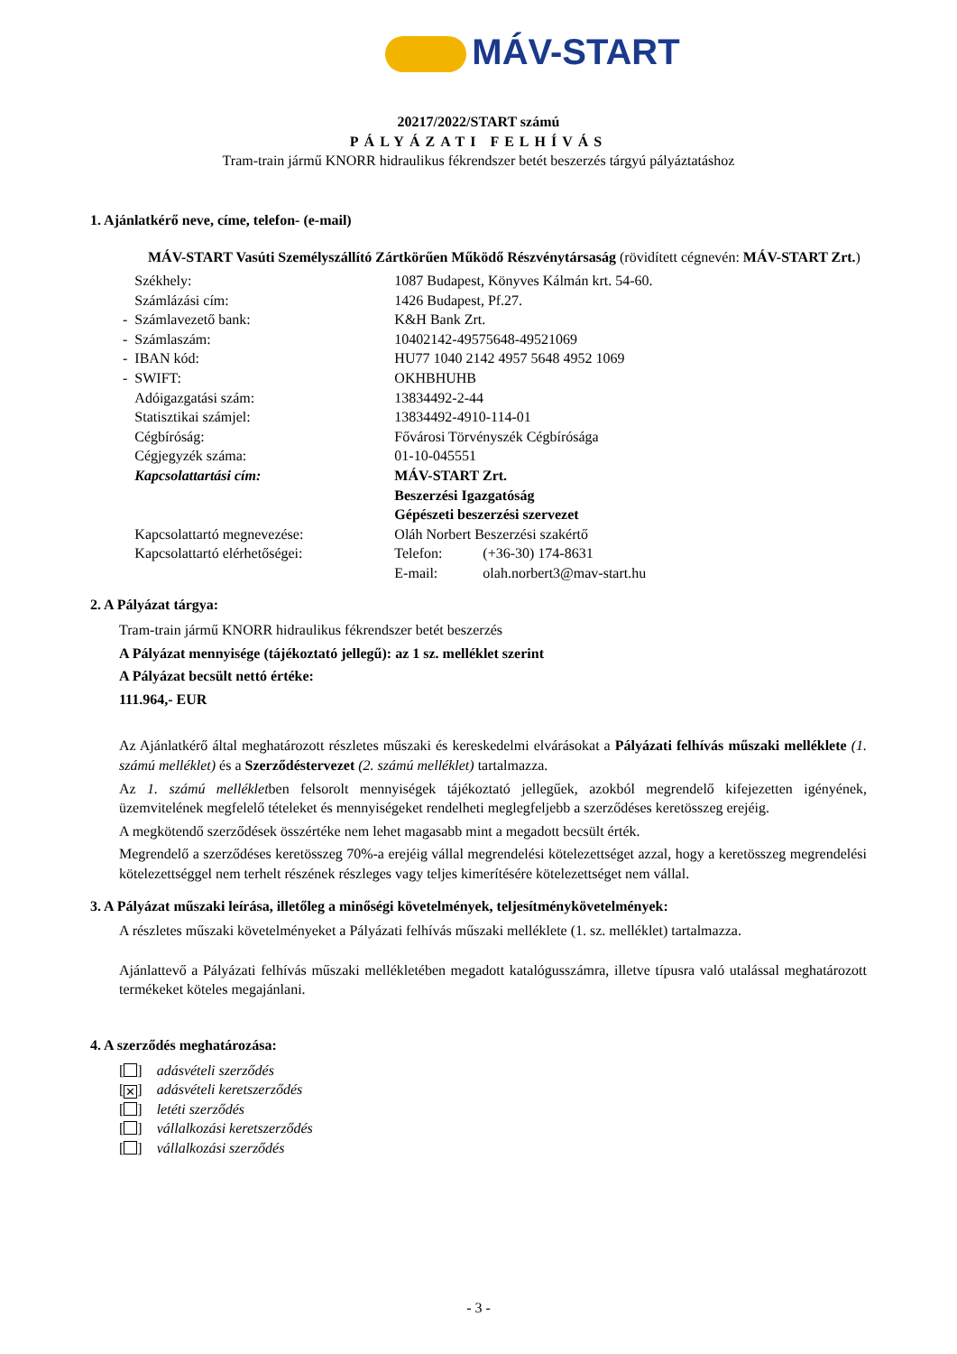MÁV-START
20217/2022/START számú
PÁLYÁZATI FELHÍVÁS
Tram-train jármű KNORR hidraulikus fékrendszer betét beszerzés tárgyú pályáztatáshoz
1. Ajánlatkérő neve, címe, telefon- (e-mail)
MÁV-START Vasúti Személyszállító Zártkörűen Működő Részvénytársaság (rövidített cégnevén: MÁV-START Zrt.)
| | Székhely: | 1087 Budapest, Könyves Kálmán krt. 54-60. | |
| | Számlázási cím: | 1426 Budapest, Pf.27. | |
| - | Számlavezető bank: | K&H Bank Zrt. | |
| - | Számlaszám: | 10402142-49575648-49521069 | |
| - | IBAN kód: | HU77 1040 2142 4957 5648 4952 1069 | |
| - | SWIFT: | OKHBHUHB | |
| | Adóigazgatási szám: | 13834492-2-44 | |
| | Statisztikai számjel: | 13834492-4910-114-01 | |
| | Cégbíróság: | Fővárosi Törvényszék Cégbírósága | |
| | Cégjegyzék száma: | 01-10-045551 | |
| | Kapcsolattartási cím: | MÁV-START Zrt. Beszerzési Igazgatóság Gépészeti beszerzési szervezet | |
| | Kapcsolattartó megnevezése: | Oláh Norbert Beszerzési szakértő | |
| | Kapcsolattartó elérhetőségei: | Telefon: | (+36-30) 174-8631 |
| | | E-mail: | olah.norbert3@mav-start.hu |
2. A Pályázat tárgya:
Tram-train jármű KNORR hidraulikus fékrendszer betét beszerzés
A Pályázat mennyisége (tájékoztató jellegű): az 1 sz. melléklet szerint
A Pályázat becsült nettó értéke:
111.964,- EUR
Az Ajánlatkérő által meghatározott részletes műszaki és kereskedelmi elvárásokat a Pályázati felhívás műszaki melléklete (1. számú melléklet) és a Szerződéstervezet (2. számú melléklet) tartalmazza.
Az 1. számú mellékletben felsorolt mennyiségek tájékoztató jellegűek, azokból megrendelő kifejezetten igényének, üzemvitelének megfelelő tételeket és mennyiségeket rendelheti meglegfeljebb a szerződéses keretösszeg erejéig.
A megkötendő szerződések összértéke nem lehet magasabb mint a megadott becsült érték.
Megrendelő a szerződéses keretösszeg 70%-a erejéig vállal megrendelési kötelezettséget azzal, hogy a keretösszeg megrendelési kötelezettséggel nem terhelt részének részleges vagy teljes kimerítésére kötelezettséget nem vállal.
3. A Pályázat műszaki leírása, illetőleg a minőségi követelmények, teljesítménykövetelmények:
A részletes műszaki követelményeket a Pályázati felhívás műszaki melléklete (1. sz. melléklet) tartalmazza.
Ajánlattevő a Pályázati felhívás műszaki mellékletében megadott katalógusszámra, illetve típusra való utalással meghatározott termékeket köteles megajánlani.
4. A szerződés meghatározása:
[ ] adásvételi szerződés
[✕] adásvételi keretszerződés
[ ] letéti szerződés
[ ] vállalkozási keretszerződés
[ ] vállalkozási szerződés
- 3 -